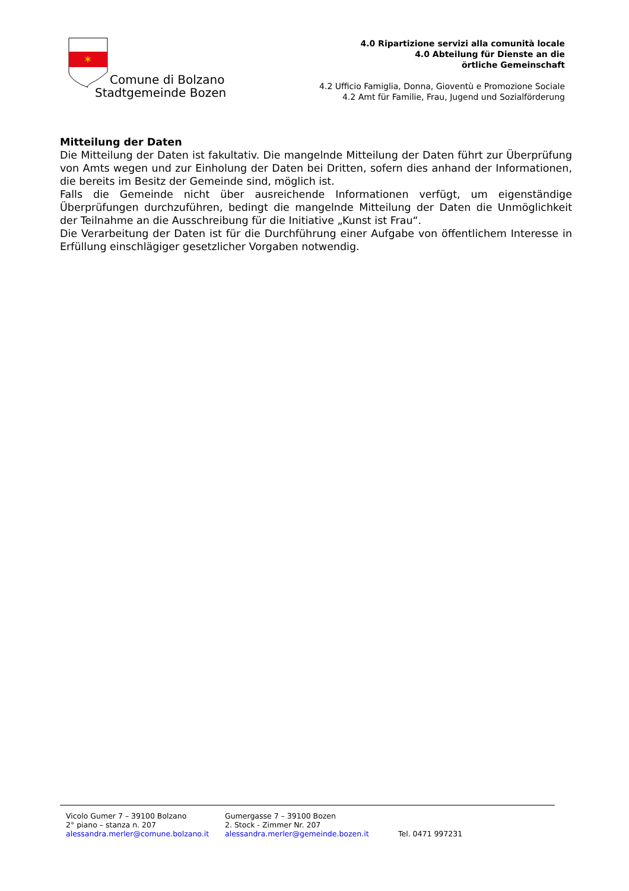✶
Comune di Bolzano
Stadtgemeinde Bozen
4.0 Ripartizione servizi alla comunità locale
4.0 Abteilung für Dienste an die
örtliche Gemeinschaft
4.2 Ufficio Famiglia, Donna, Gioventù e Promozione Sociale
4.2 Amt für Familie, Frau, Jugend und Sozialförderung
Mitteilung der Daten
Die Mitteilung der Daten ist fakultativ. Die mangelnde Mitteilung der Daten führt zur Überprüfung von Amts wegen und zur Einholung der Daten bei Dritten, sofern dies anhand der Informationen, die bereits im Besitz der Gemeinde sind, möglich ist.
Falls die Gemeinde nicht über ausreichende Informationen verfügt, um eigenständige Überprüfungen durchzuführen, bedingt die mangelnde Mitteilung der Daten die Unmöglichkeit der Teilnahme an die Ausschreibung für die Initiative „Kunst ist Frau“.
Die Verarbeitung der Daten ist für die Durchführung einer Aufgabe von öffentlichem Interesse in Erfüllung einschlägiger gesetzlicher Vorgaben notwendig.
Vicolo Gumer 7 – 39100 Bolzano
2° piano – stanza n. 207
alessandra.merler@comune.bolzano.it
Gumergasse 7 – 39100 Bozen
2. Stock - Zimmer Nr. 207
alessandra.merler@gemeinde.bozen.it
Tel. 0471 997231